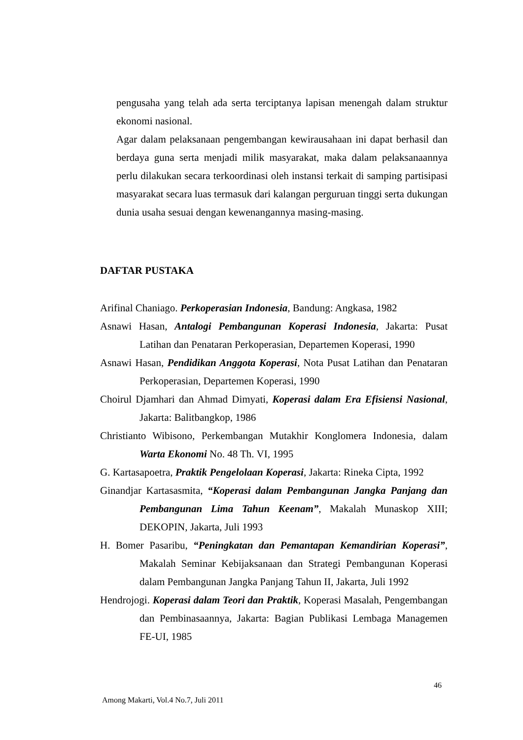pengusaha yang telah ada serta terciptanya lapisan menengah dalam struktur ekonomi nasional.
Agar dalam pelaksanaan pengembangan kewirausahaan ini dapat berhasil dan berdaya guna serta menjadi milik masyarakat, maka dalam pelaksanaannya perlu dilakukan secara terkoordinasi oleh instansi terkait di samping partisipasi masyarakat secara luas termasuk dari kalangan perguruan tinggi serta dukungan dunia usaha sesuai dengan kewenangannya masing-masing.
DAFTAR PUSTAKA
Arifinal Chaniago. Perkoperasian Indonesia, Bandung: Angkasa, 1982
Asnawi Hasan, Antalogi Pembangunan Koperasi Indonesia, Jakarta: Pusat Latihan dan Penataran Perkoperasian, Departemen Koperasi, 1990
Asnawi Hasan, Pendidikan Anggota Koperasi, Nota Pusat Latihan dan Penataran Perkoperasian, Departemen Koperasi, 1990
Choirul Djamhari dan Ahmad Dimyati, Koperasi dalam Era Efisiensi Nasional, Jakarta: Balitbangkop, 1986
Christianto Wibisono, Perkembangan Mutakhir Konglomera Indonesia, dalam Warta Ekonomi No. 48 Th. VI, 1995
G. Kartasapoetra, Praktik Pengelolaan Koperasi, Jakarta: Rineka Cipta, 1992
Ginandjar Kartasasmita, “Koperasi dalam Pembangunan Jangka Panjang dan Pembangunan Lima Tahun Keenam”, Makalah Munaskop XIII; DEKOPIN, Jakarta, Juli 1993
H. Bomer Pasaribu, “Peningkatan dan Pemantapan Kemandirian Koperasi”, Makalah Seminar Kebijaksanaan dan Strategi Pembangunan Koperasi dalam Pembangunan Jangka Panjang Tahun II, Jakarta, Juli 1992
Hendrojogi. Koperasi dalam Teori dan Praktik, Koperasi Masalah, Pengembangan dan Pembinasaannya, Jakarta: Bagian Publikasi Lembaga Managemen FE-UI, 1985
46
Among Makarti, Vol.4 No.7, Juli 2011